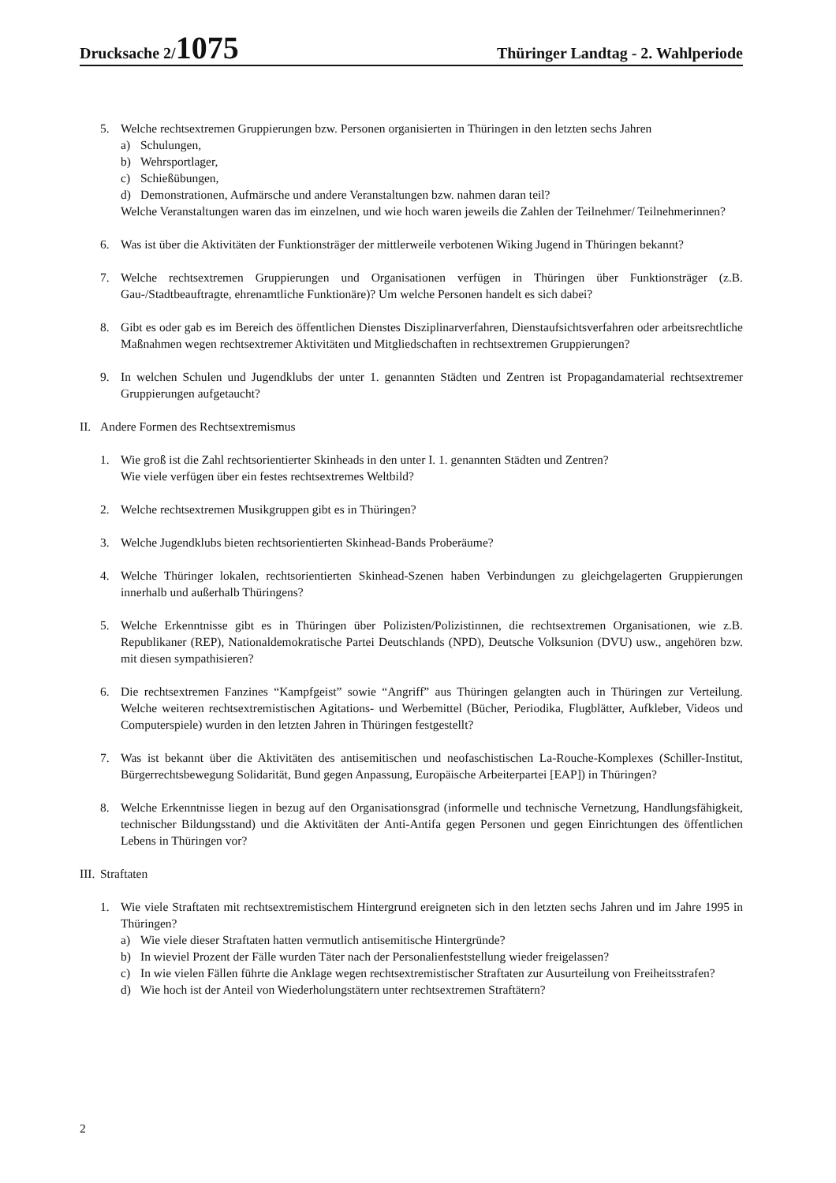Drucksache 2/1075 Thüringer Landtag - 2. Wahlperiode
5. Welche rechtsextremen Gruppierungen bzw. Personen organisierten in Thüringen in den letzten sechs Jahren
a) Schulungen,
b) Wehrsportlager,
c) Schießübungen,
d) Demonstrationen, Aufmärsche und andere Veranstaltungen bzw. nahmen daran teil?
Welche Veranstaltungen waren das im einzelnen, und wie hoch waren jeweils die Zahlen der Teilnehmer/ Teilnehmerinnen?
6. Was ist über die Aktivitäten der Funktionsträger der mittlerweile verbotenen Wiking Jugend in Thüringen bekannt?
7. Welche rechtsextremen Gruppierungen und Organisationen verfügen in Thüringen über Funktionsträger (z.B. Gau-/Stadtbeauftragte, ehrenamtliche Funktionäre)? Um welche Personen handelt es sich dabei?
8. Gibt es oder gab es im Bereich des öffentlichen Dienstes Disziplinarverfahren, Dienstaufsichtsverfahren oder arbeitsrechtliche Maßnahmen wegen rechtsextremer Aktivitäten und Mitgliedschaften in rechtsextremen Gruppierungen?
9. In welchen Schulen und Jugendklubs der unter 1. genannten Städten und Zentren ist Propagandamaterial rechtsextremer Gruppierungen aufgetaucht?
II. Andere Formen des Rechtsextremismus
1. Wie groß ist die Zahl rechtsorientierter Skinheads in den unter I. 1. genannten Städten und Zentren?
Wie viele verfügen über ein festes rechtsextremes Weltbild?
2. Welche rechtsextremen Musikgruppen gibt es in Thüringen?
3. Welche Jugendklubs bieten rechtsorientierten Skinhead-Bands Proberäume?
4. Welche Thüringer lokalen, rechtsorientierten Skinhead-Szenen haben Verbindungen zu gleichgelagerten Gruppierungen innerhalb und außerhalb Thüringens?
5. Welche Erkenntnisse gibt es in Thüringen über Polizisten/Polizistinnen, die rechtsextremen Organisationen, wie z.B. Republikaner (REP), Nationaldemokratische Partei Deutschlands (NPD), Deutsche Volksunion (DVU) usw., angehören bzw. mit diesen sympathisieren?
6. Die rechtsextremen Fanzines “Kampfgeist” sowie “Angriff” aus Thüringen gelangten auch in Thüringen zur Verteilung. Welche weiteren rechtsextremistischen Agitations- und Werbemittel (Bücher, Periodika, Flugblätter, Aufkleber, Videos und Computerspiele) wurden in den letzten Jahren in Thüringen festgestellt?
7. Was ist bekannt über die Aktivitäten des antisemitischen und neofaschistischen La-Rouche-Komplexes (Schiller-Institut, Bürgerrechtsbewegung Solidarität, Bund gegen Anpassung, Europäische Arbeiterpartei [EAP]) in Thüringen?
8. Welche Erkenntnisse liegen in bezug auf den Organisationsgrad (informelle und technische Vernetzung, Handlungsfähigkeit, technischer Bildungsstand) und die Aktivitäten der Anti-Antifa gegen Personen und gegen Einrichtungen des öffentlichen Lebens in Thüringen vor?
III. Straftaten
1. Wie viele Straftaten mit rechtsextremistischem Hintergrund ereigneten sich in den letzten sechs Jahren und im Jahre 1995 in Thüringen?
a) Wie viele dieser Straftaten hatten vermutlich antisemitische Hintergründe?
b) In wieviel Prozent der Fälle wurden Täter nach der Personalienfeststellung wieder freigelassen?
c) In wie vielen Fällen führte die Anklage wegen rechtsextremistischer Straftaten zur Ausurteilung von Freiheitsstrafen?
d) Wie hoch ist der Anteil von Wiederholungstätern unter rechtsextremen Straftätern?
2